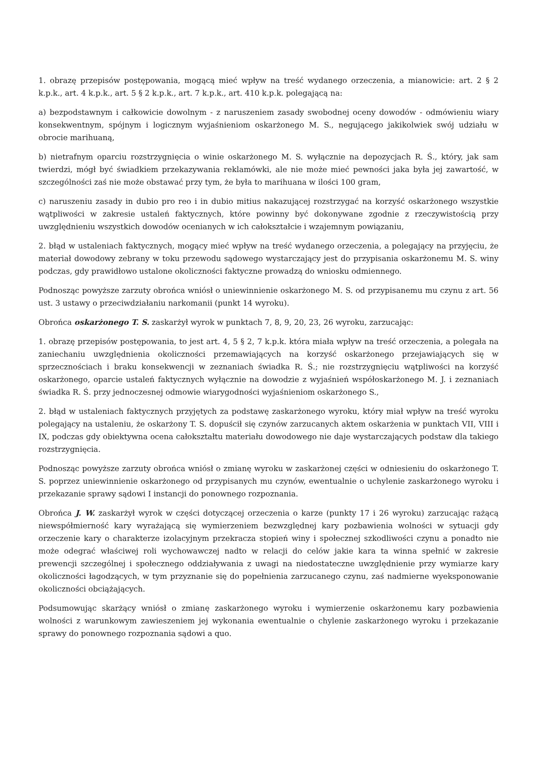1. obrazę przepisów postępowania, mogącą mieć wpływ na treść wydanego orzeczenia, a mianowicie: art. 2 § 2 k.p.k., art. 4 k.p.k., art. 5 § 2 k.p.k., art. 7 k.p.k., art. 410 k.p.k. polegającą na:
a) bezpodstawnym i całkowicie dowolnym - z naruszeniem zasady swobodnej oceny dowodów - odmówieniu wiary konsekwentnym, spójnym i logicznym wyjaśnieniom oskarżonego M. S., negującego jakikolwiek swój udziału w obrocie marihuaną,
b) nietrafnym oparciu rozstrzygnięcia o winie oskarżonego M. S. wyłącznie na depozycjach R. Ś., który, jak sam twierdzi, mógł być świadkiem przekazywania reklamówki, ale nie może mieć pewności jaka była jej zawartość, w szczególności zaś nie może obstawać przy tym, że była to marihuana w ilości 100 gram,
c) naruszeniu zasady in dubio pro reo i in dubio mitius nakazującej rozstrzygać na korzyść oskarżonego wszystkie wątpliwości w zakresie ustaleń faktycznych, które powinny być dokonywane zgodnie z rzeczywistością przy uwzględnieniu wszystkich dowodów ocenianych w ich całokształcie i wzajemnym powiązaniu,
2. błąd w ustaleniach faktycznych, mogący mieć wpływ na treść wydanego orzeczenia, a polegający na przyjęciu, że materiał dowodowy zebrany w toku przewodu sądowego wystarczający jest do przypisania oskarżonemu M. S. winy podczas, gdy prawidłowo ustalone okoliczności faktyczne prowadzą do wniosku odmiennego.
Podnosząc powyższe zarzuty obrońca wniósł o uniewinnienie oskarżonego M. S. od przypisanemu mu czynu z art. 56 ust. 3 ustawy o przeciwdziałaniu narkomanii (punkt 14 wyroku).
Obrońca oskarżonego T. S. zaskarżył wyrok w punktach 7, 8, 9, 20, 23, 26 wyroku, zarzucając:
1. obrazę przepisów postępowania, to jest art. 4, 5 § 2, 7 k.p.k. która miała wpływ na treść orzeczenia, a polegała na zaniechaniu uwzględnienia okoliczności przemawiających na korzyść oskarżonego przejawiających się w sprzecznościach i braku konsekwencji w zeznaniach świadka R. Ś.; nie rozstrzygnięciu wątpliwości na korzyść oskarżonego, oparcie ustaleń faktycznych wyłącznie na dowodzie z wyjaśnień współoskarżonego M. J. i zeznaniach świadka R. Ś. przy jednoczesnej odmowie wiarygodności wyjaśnieniom oskarżonego S.,
2. błąd w ustaleniach faktycznych przyjętych za podstawę zaskarżonego wyroku, który miał wpływ na treść wyroku polegający na ustaleniu, że oskarżony T. S. dopuścił się czynów zarzucanych aktem oskarżenia w punktach VII, VIII i IX, podczas gdy obiektywna ocena całokształtu materiału dowodowego nie daje wystarczających podstaw dla takiego rozstrzygnięcia.
Podnosząc powyższe zarzuty obrońca wniósł o zmianę wyroku w zaskarżonej części w odniesieniu do oskarżonego T. S. poprzez uniewinnienie oskarżonego od przypisanych mu czynów, ewentualnie o uchylenie zaskarżonego wyroku i przekazanie sprawy sądowi I instancji do ponownego rozpoznania.
Obrońca J. W. zaskarżył wyrok w części dotyczącej orzeczenia o karze (punkty 17 i 26 wyroku) zarzucając rażącą niewspółmierność kary wyrażającą się wymierzeniem bezwzględnej kary pozbawienia wolności w sytuacji gdy orzeczenie kary o charakterze izolacyjnym przekracza stopień winy i społecznej szkodliwości czynu a ponadto nie może odegrać właściwej roli wychowawczej nadto w relacji do celów jakie kara ta winna spełnić w zakresie prewencji szczególnej i społecznego oddziaływania z uwagi na niedostateczne uwzględnienie przy wymiarze kary okoliczności łagodzących, w tym przyznanie się do popełnienia zarzucanego czynu, zaś nadmierne wyeksponowanie okoliczności obciążających.
Podsumowując skarżący wniósł o zmianę zaskarżonego wyroku i wymierzenie oskarżonemu kary pozbawienia wolności z warunkowym zawieszeniem jej wykonania ewentualnie o chylenie zaskarżonego wyroku i przekazanie sprawy do ponownego rozpoznania sądowi a quo.